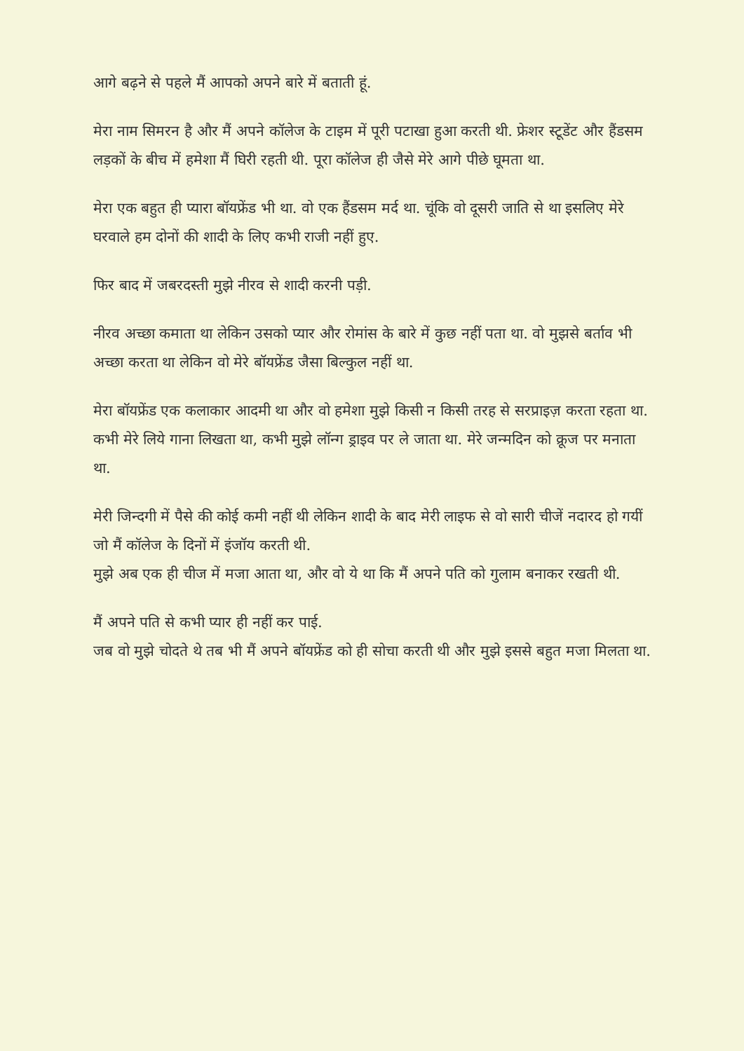आगे बढ़ने से पहले मैं आपको अपने बारे में बताती हूं.
मेरा नाम सिमरन है और मैं अपने कॉलेज के टाइम में पूरी पटाखा हुआ करती थी. फ्रेशर स्टूडेंट और हैंडसम लड़कों के बीच में हमेशा मैं घिरी रहती थी. पूरा कॉलेज ही जैसे मेरे आगे पीछे घूमता था.
मेरा एक बहुत ही प्यारा बॉयफ्रेंड भी था. वो एक हैंडसम मर्द था. चूंकि वो दूसरी जाति से था इसलिए मेरे घरवाले हम दोनों की शादी के लिए कभी राजी नहीं हुए.
फिर बाद में जबरदस्ती मुझे नीरव से शादी करनी पड़ी.
नीरव अच्छा कमाता था लेकिन उसको प्यार और रोमांस के बारे में कुछ नहीं पता था. वो मुझसे बर्ताव भी अच्छा करता था लेकिन वो मेरे बॉयफ्रेंड जैसा बिल्कुल नहीं था.
मेरा बॉयफ्रेंड एक कलाकार आदमी था और वो हमेशा मुझे किसी न किसी तरह से सरप्राइज़ करता रहता था.
कभी मेरे लिये गाना लिखता था, कभी मुझे लॉन्ग ड्राइव पर ले जाता था. मेरे जन्मदिन को क्रूज पर मनाता था.
मेरी जिन्दगी में पैसे की कोई कमी नहीं थी लेकिन शादी के बाद मेरी लाइफ से वो सारी चीजें नदारद हो गयीं जो मैं कॉलेज के दिनों में इंजॉय करती थी.
मुझे अब एक ही चीज में मजा आता था, और वो ये था कि मैं अपने पति को गुलाम बनाकर रखती थी.
मैं अपने पति से कभी प्यार ही नहीं कर पाई.
जब वो मुझे चोदते थे तब भी मैं अपने बॉयफ्रेंड को ही सोचा करती थी और मुझे इससे बहुत मजा मिलता था.